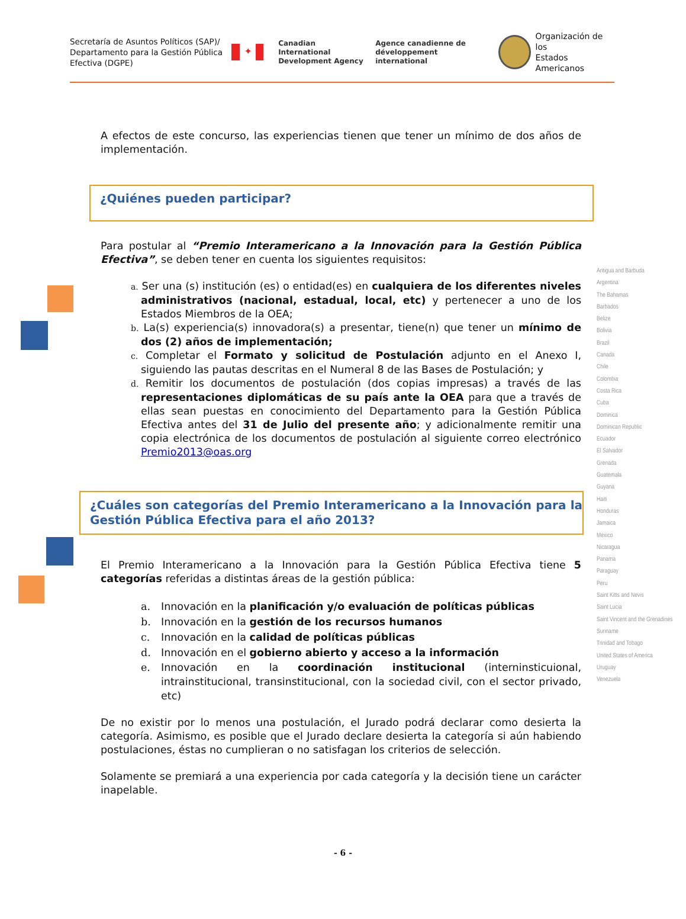Secretaría de Asuntos Políticos (SAP)/ Departamento para la Gestión Pública Efectiva (DGPE)
✦
Canadian International
Development Agency
Agence canadienne de
développement international
Organización de los
Estados Americanos
Antigua and Barbuda
Argentina
The Bahamas
Barbados
Belize
Bolivia
Brazil
Canada
Chile
Colombia
Costa Rica
Cuba
Dominica
Dominican Republic
Ecuador
El Salvador
Grenada
Guatemala
Guyana
Haiti
Honduras
Jamaica
Mexico
Nicaragua
Panama
Paraguay
Peru
Saint Kitts and Nevis
Saint Lucia
Saint Vincent and the Grenadines
Suriname
Trinidad and Tobago
United States of America
Uruguay
Venezuela
A efectos de este concurso, las experiencias tienen que tener un mínimo de dos años de implementación.
¿Quiénes pueden participar?
Para postular al “Premio Interamericano a la Innovación para la Gestión Pública Efectiva”, se deben tener en cuenta los siguientes requisitos:
a. Ser una (s) institución (es) o entidad(es) en cualquiera de los diferentes niveles administrativos (nacional, estadual, local, etc) y pertenecer a uno de los Estados Miembros de la OEA;
b. La(s) experiencia(s) innovadora(s) a presentar, tiene(n) que tener un mínimo de dos (2) años de implementación;
c. Completar el Formato y solicitud de Postulación adjunto en el Anexo I, siguiendo las pautas descritas en el Numeral 8 de las Bases de Postulación; y
d. Remitir los documentos de postulación (dos copias impresas) a través de las representaciones diplomáticas de su país ante la OEA para que a través de ellas sean puestas en conocimiento del Departamento para la Gestión Pública Efectiva antes del 31 de Julio del presente año; y adicionalmente remitir una copia electrónica de los documentos de postulación al siguiente correo electrónico Premio2013@oas.org
¿Cuáles son categorías del Premio Interamericano a la Innovación para la Gestión Pública Efectiva para el año 2013?
El Premio Interamericano a la Innovación para la Gestión Pública Efectiva tiene 5 categorías referidas a distintas áreas de la gestión pública:
a. Innovación en la planificación y/o evaluación de políticas públicas
b. Innovación en la gestión de los recursos humanos
c. Innovación en la calidad de políticas públicas
d. Innovación en el gobierno abierto y acceso a la información
e. Innovación en la coordinación institucional (interninsticuional, intrainstitucional, transinstitucional, con la sociedad civil, con el sector privado, etc)
De no existir por lo menos una postulación, el Jurado podrá declarar como desierta la categoría. Asimismo, es posible que el Jurado declare desierta la categoría si aún habiendo postulaciones, éstas no cumplieran o no satisfagan los criterios de selección.
Solamente se premiará a una experiencia por cada categoría y la decisión tiene un carácter inapelable.
- 6 -